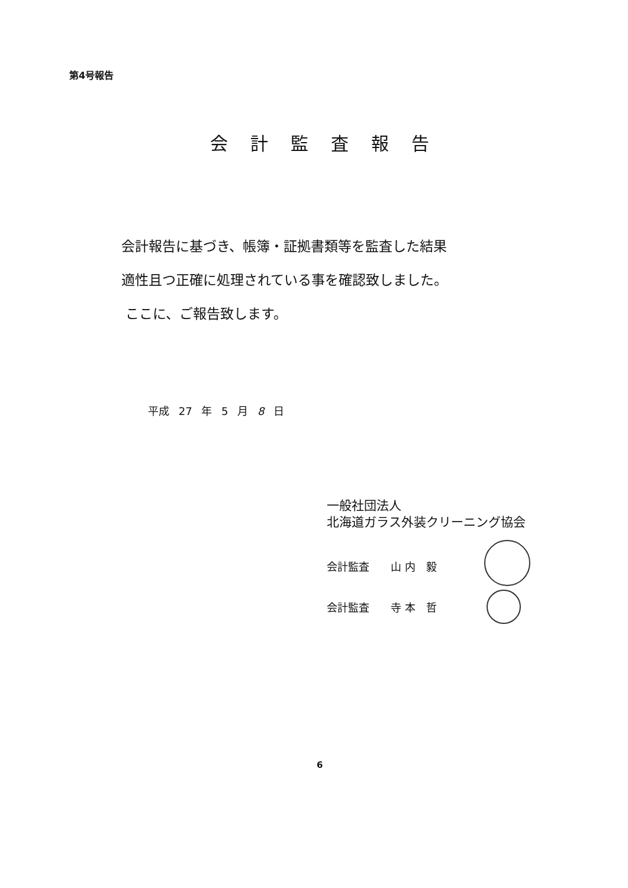第4号報告
会計監査報告
会計報告に基づき、帳簿・証拠書類等を監査した結果
適性且つ正確に処理されている事を確認致しました。
ここに、ご報告致します。
平成 27 年 5 月 8 日
一般社団法人
北海道ガラス外装クリーニング協会
会計監査　　山 内　毅
会計監査　　寺 本　哲
6